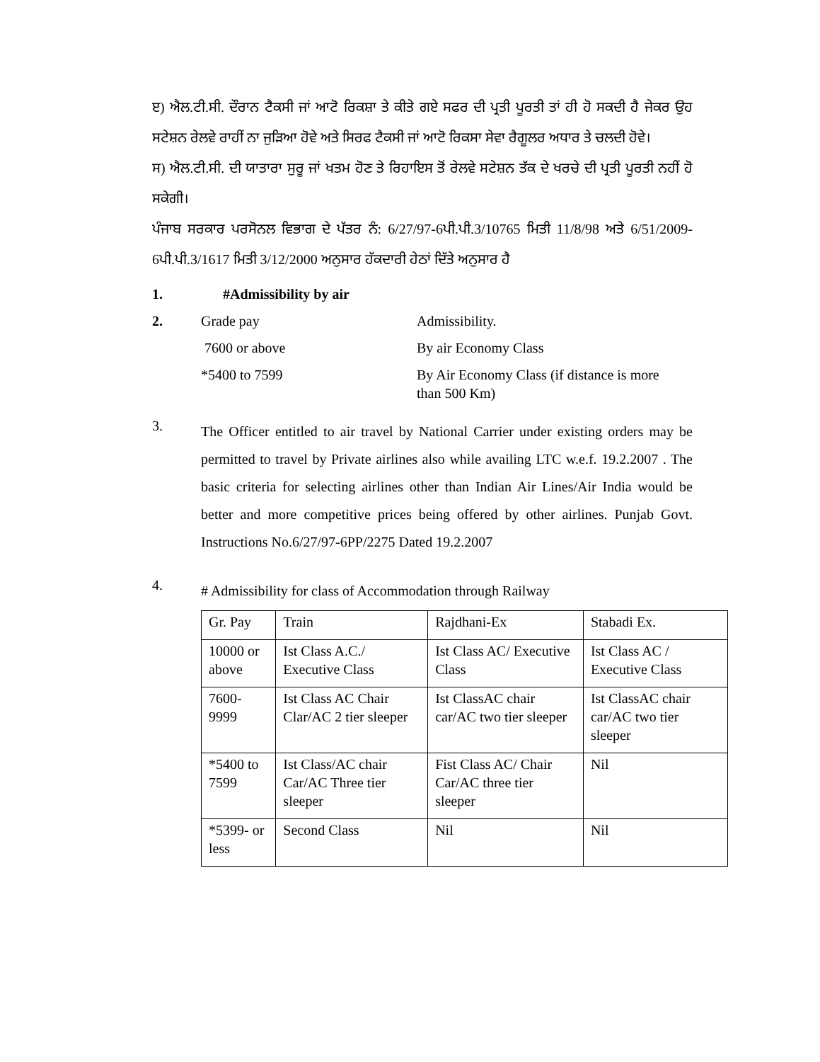ੲ) ਐਲ.ਟੀ.ਸੀ. ਦੌਰਾਨ ਟੈਕਸੀ ਜਾਂ ਆਟੋ ਰਿਕਸ਼ਾ ਤੇ ਕੀਤੇ ਗਏ ਸਫਰ ਦੀ ਪ੍ਰਤੀ ਪੂਰਤੀ ਤਾਂ ਹੀ ਹੋ ਸਕਦੀ ਹੈ ਜੇਕਰ ਉਹ ਸਟੇਸ਼ਨ ਰੇਲਵੇ ਰਾਹੀਂ ਨਾ ਜੁੜਿਆ ਹੋਵੇ ਅਤੇ ਸਿਰਫ ਟੈਕਸੀ ਜਾਂ ਆਟੋ ਰਿਕਸਾ ਸੇਵਾ ਰੈਗੂਲਰ ਅਧਾਰ ਤੇ ਚਲਦੀ ਹੋਵੇ।
ਸ) ਐਲ.ਟੀ.ਸੀ. ਦੀ ਯਾਤਾਰਾ ਸੁਰੂ ਜਾਂ ਖਤਮ ਹੋਣ ਤੇ ਰਿਹਾਇਸ ਤੋਂ ਰੇਲਵੇ ਸਟੇਸ਼ਨ ਤੱਕ ਦੇ ਖਰਚੇ ਦੀ ਪ੍ਰਤੀ ਪੂਰਤੀ ਨਹੀਂ ਹੋ ਸਕੇਗੀ।
ਪੰਜਾਬ ਸਰਕਾਰ ਪਰਸੋਨਲ ਵਿਭਾਗ ਦੇ ਪੱਤਰ ਨੰ: 6/27/97-6ਪੀ.ਪੀ.3/10765 ਮਿਤੀ 11/8/98 ਅਤੇ 6/51/2009-6ਪੀ.ਪੀ.3/1617 ਮਿਤੀ 3/12/2000 ਅਨੁਸਾਰ ਹੱਕਦਾਰੀ ਹੇਠਾਂ ਦਿੱਤੇ ਅਨੁਸਾਰ ਹੈ
1. #Admissibility by air
2. Grade pay Admissibility.
7600 or above By air Economy Class
*5400 to 7599 By Air Economy Class (if distance is more
than 500 Km)
3.
The Officer entitled to air travel by National Carrier under existing orders may be permitted to travel by Private airlines also while availing LTC w.e.f. 19.2.2007 . The basic criteria for selecting airlines other than Indian Air Lines/Air India would be better and more competitive prices being offered by other airlines. Punjab Govt. Instructions No.6/27/97-6PP/2275 Dated 19.2.2007
4.
# Admissibility for class of Accommodation through Railway
| Gr. Pay | Train | Rajdhani-Ex | Stabadi Ex. |
| 10000 or above | Ist Class A.C./ Executive Class | Ist Class AC/ Executive Class | Ist Class AC / Executive Class |
| 7600- 9999 | Ist Class AC Chair Clar/AC 2 tier sleeper | Ist ClassAC chair car/AC two tier sleeper | Ist ClassAC chair car/AC two tier sleeper |
| *5400 to 7599 | Ist Class/AC chair Car/AC Three tier sleeper | Fist Class AC/ Chair Car/AC three tier sleeper | Nil |
| *5399- or less | Second Class | Nil | Nil |